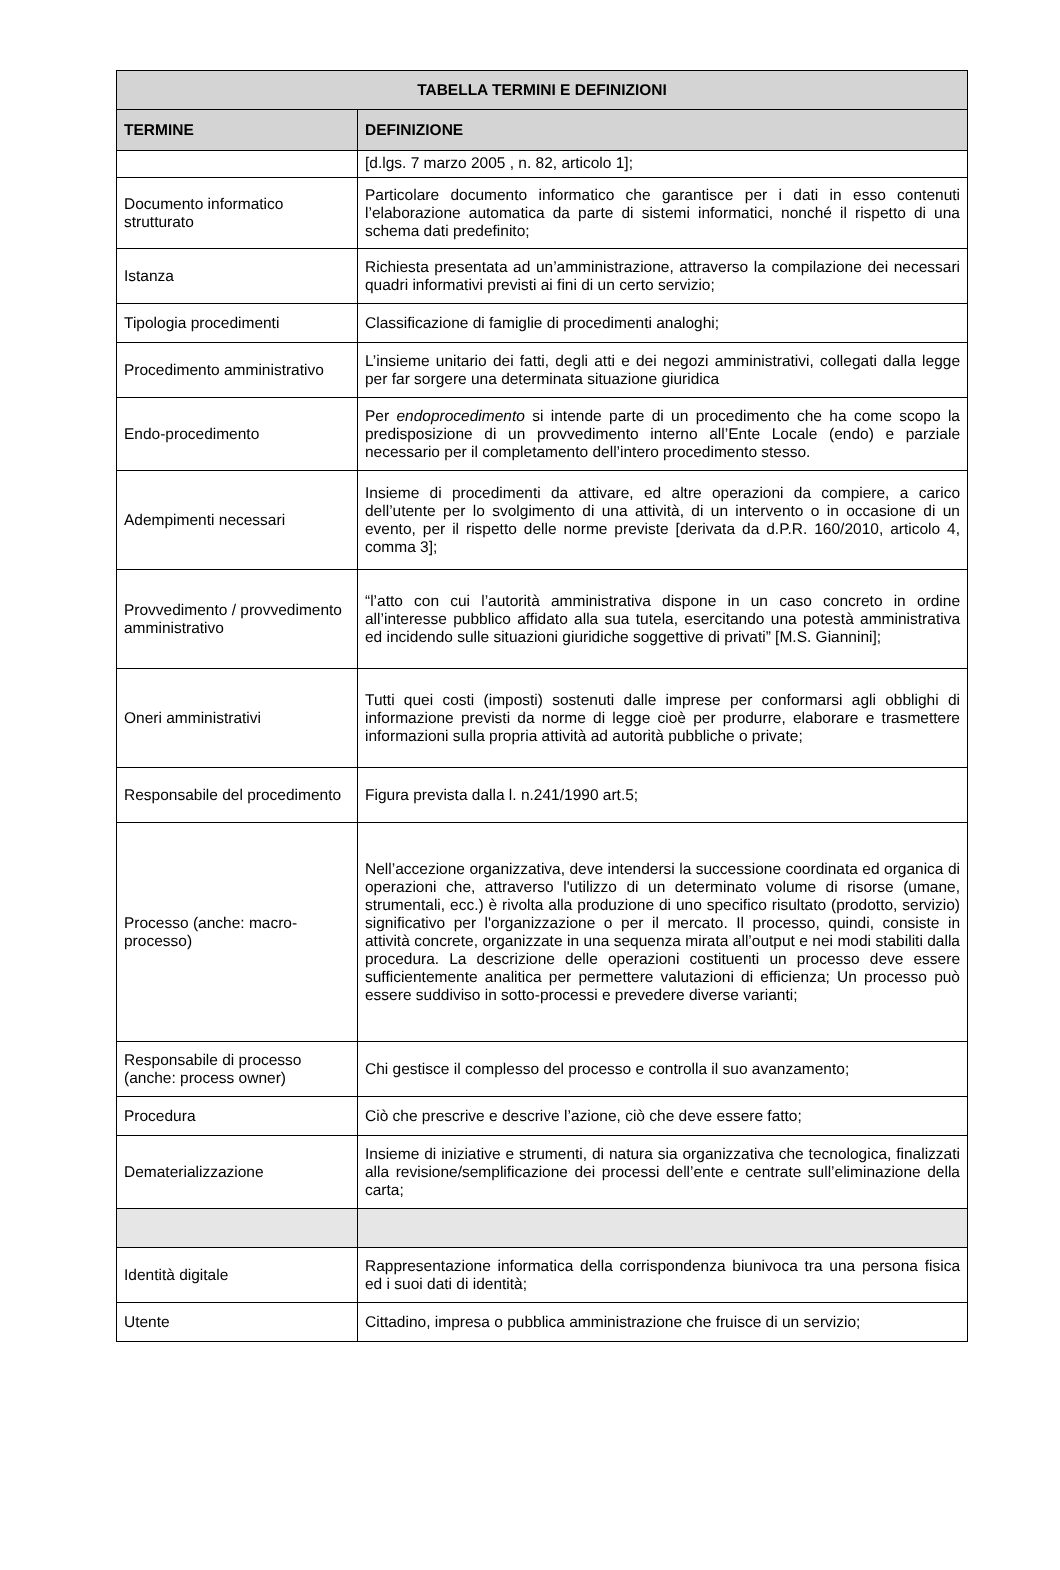| TABELLA TERMINI E DEFINIZIONI | |
| --- | --- |
| TERMINE | DEFINIZIONE |
| | [d.lgs. 7 marzo 2005 , n. 82, articolo 1]; |
| Documento informatico strutturato | Particolare documento informatico che garantisce per i dati in esso contenuti l’elaborazione automatica da parte di sistemi informatici, nonché il rispetto di una schema dati predefinito; |
| Istanza | Richiesta presentata ad un’amministrazione, attraverso la compilazione dei necessari quadri informativi previsti ai fini di un certo servizio; |
| Tipologia procedimenti | Classificazione di famiglie di procedimenti analoghi; |
| Procedimento amministrativo | L’insieme unitario dei fatti, degli atti e dei negozi amministrativi, collegati dalla legge per far sorgere una determinata situazione giuridica |
| Endo-procedimento | Per endoprocedimento si intende parte di un procedimento che ha come scopo la predisposizione di un provvedimento interno all’Ente Locale (endo) e parziale necessario per il completamento dell’intero procedimento stesso. |
| Adempimenti necessari | Insieme di procedimenti da attivare, ed altre operazioni da compiere, a carico dell’utente per lo svolgimento di una attività, di un intervento o in occasione di un evento, per il rispetto delle norme previste [derivata da d.P.R. 160/2010, articolo 4, comma 3]; |
| Provvedimento / provvedimento amministrativo | “l’atto con cui l’autorità amministrativa dispone in un caso concreto in ordine all’interesse pubblico affidato alla sua tutela, esercitando una potestà amministrativa ed incidendo sulle situazioni giuridiche soggettive di privati” [M.S. Giannini]; |
| Oneri amministrativi | Tutti quei costi (imposti) sostenuti dalle imprese per conformarsi agli obblighi di informazione previsti da norme di legge cioè per produrre, elaborare e trasmettere informazioni sulla propria attività ad autorità pubbliche o private; |
| Responsabile del procedimento | Figura prevista dalla l. n.241/1990 art.5; |
| Processo (anche: macro-processo) | Nell’accezione organizzativa, deve intendersi la successione coordinata ed organica di operazioni che, attraverso l'utilizzo di un determinato volume di risorse (umane, strumentali, ecc.) è rivolta alla produzione di uno specifico risultato (prodotto, servizio) significativo per l'organizzazione o per il mercato. Il processo, quindi, consiste in attività concrete, organizzate in una sequenza mirata all’output e nei modi stabiliti dalla procedura. La descrizione delle operazioni costituenti un processo deve essere sufficientemente analitica per permettere valutazioni di efficienza; Un processo può essere suddiviso in sotto-processi e prevedere diverse varianti; |
| Responsabile di processo (anche: process owner) | Chi gestisce il complesso del processo e controlla il suo avanzamento; |
| Procedura | Ciò che prescrive e descrive l’azione, ciò che deve essere fatto; |
| Dematerializzazione | Insieme di iniziative e strumenti, di natura sia organizzativa che tecnologica, finalizzati alla revisione/semplificazione dei processi dell’ente e centrate sull’eliminazione della carta; |
| Identità digitale | Rappresentazione informatica della corrispondenza biunivoca tra una persona fisica ed i suoi dati di identità; |
| Utente | Cittadino, impresa o pubblica amministrazione che fruisce di un servizio; |